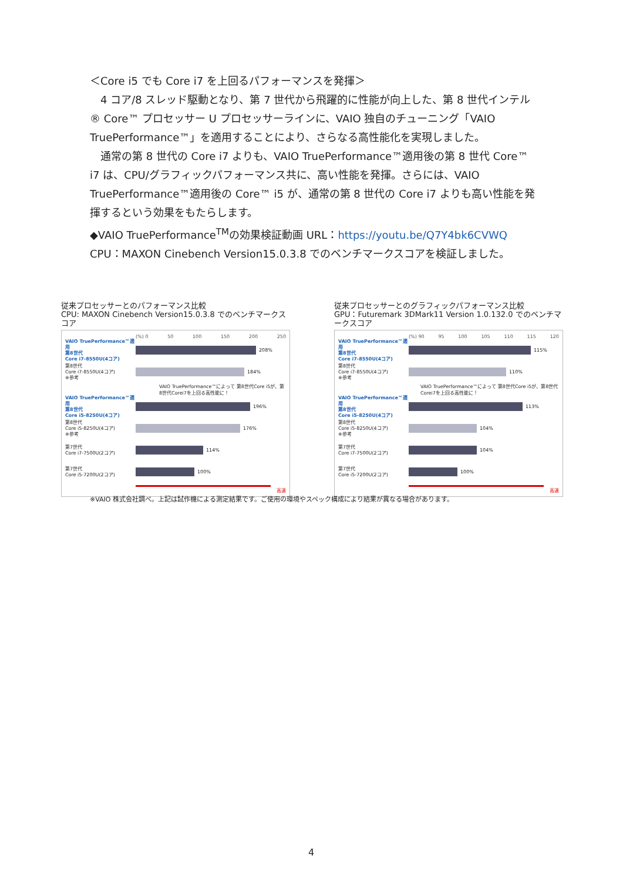＜Core i5 でも Core i7 を上回るパフォーマンスを発揮＞
　4 コア/8 スレッド駆動となり、第 7 世代から飛躍的に性能が向上した、第 8 世代インテル® Core™ プロセッサー U プロセッサーラインに、VAIO 独自のチューニング「VAIO TruePerformance™」を適用することにより、さらなる高性能化を実現しました。
　通常の第 8 世代の Core i7 よりも、VAIO TruePerformance™適用後の第 8 世代 Core™ i7 は、CPU/グラフィックパフォーマンス共に、高い性能を発揮。さらには、VAIO TruePerformance™適用後の Core™ i5 が、通常の第 8 世代の Core i7 よりも高い性能を発揮するという効果をもたらします。
◆VAIO TruePerformance<sup>TM</sup>の効果検証動画 URL：https://youtu.be/Q7Y4bk6CVWQ
CPU：MAXON Cinebench Version15.0.3.8 でのベンチマークスコアを検証しました。
従来プロセッサーとのパフォーマンス比較
CPU: MAXON Cinebench Version15.0.3.8 でのベンチマークスコア
(%) 0 50 100 150 200 250
VAIO TruePerformance™適用
第8世代
Core i7-8550U(4コア)
208%
第8世代
Core i7-8550U(4コア)
※参考
184%
VAIO TruePerformance™によって 第8世代Core i5が、第8世代Corei7を上回る高性能に！
VAIO TruePerformance™適用
第8世代
Core i5-8250U(4コア)
196%
第8世代
Core i5-8250U(4コア)
※参考
176%
第7世代
Core i7-7500U(2コア)
114%
第7世代
Core i5-7200U(2コア)
100%
高速
従来プロセッサーとのグラフィックパフォーマンス比較
GPU：Futuremark 3DMark11 Version 1.0.132.0 でのベンチマークスコア
(%) 90 95 100 105 110 115 120
VAIO TruePerformance™適用
第8世代
Core i7-8550U(4コア)
115%
第8世代
Core i7-8550U(4コア)
※参考
110%
VAIO TruePerformance™によって 第8世代Core i5が、第8世代Corei7を上回る高性能に！
VAIO TruePerformance™適用
第8世代
Core i5-8250U(4コア)
113%
第8世代
Core i5-8250U(4コア)
※参考
104%
第7世代
Core i7-7500U(2コア)
104%
第7世代
Core i5-7200U(2コア)
100%
高速
※VAIO 株式会社調べ。上記は試作機による測定結果です。ご使用の環境やスペック構成により結果が異なる場合があります。
4